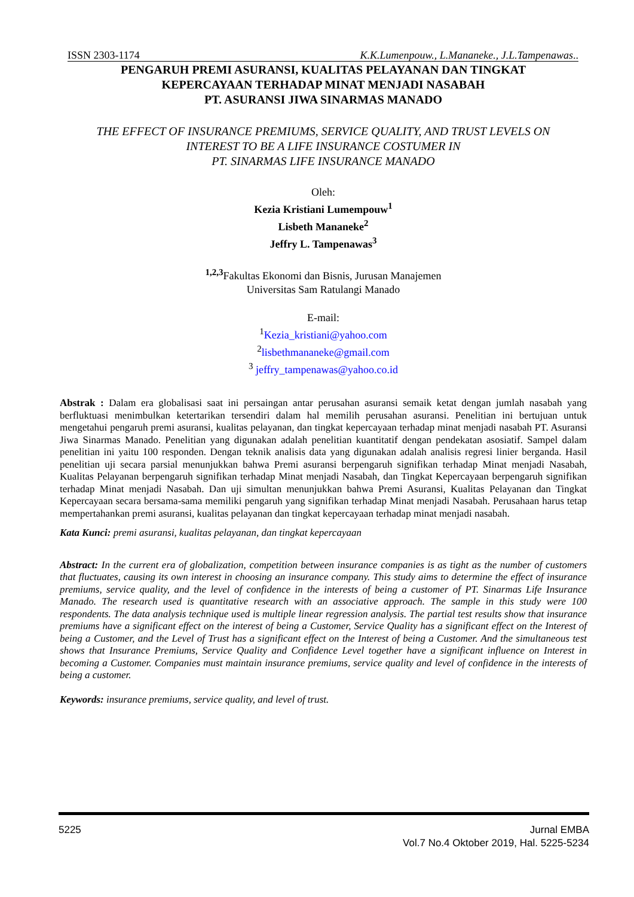ISSN 2303-1174 K.K.Lumenpouw., L.Mananeke., J.L.Tampenawas..
PENGARUH PREMI ASURANSI, KUALITAS PELAYANAN DAN TINGKAT
KEPERCAYAAN TERHADAP MINAT MENJADI NASABAH
PT. ASURANSI JIWA SINARMAS MANADO
THE EFFECT OF INSURANCE PREMIUMS, SERVICE QUALITY, AND TRUST LEVELS ON
INTEREST TO BE A LIFE INSURANCE COSTUMER IN
PT. SINARMAS LIFE INSURANCE MANADO
Oleh:
Kezia Kristiani Lumempouw<sup>1</sup>
Lisbeth Mananeke<sup>2</sup>
Jeffry L. Tampenawas<sup>3</sup>
<sup>1,2,3</sup>Fakultas Ekonomi dan Bisnis, Jurusan Manajemen
Universitas Sam Ratulangi Manado
E-mail:
<sup>1</sup> Kezia_kristiani@yahoo.com
<sup>2</sup> lisbethmananeke@gmail.com
<sup>3</sup> jeffry_tampenawas@yahoo.co.id
Abstrak : Dalam era globalisasi saat ini persaingan antar perusahan asuransi semaik ketat dengan jumlah nasabah yang berfluktuasi menimbulkan ketertarikan tersendiri dalam hal memilih perusahan asuransi. Penelitian ini bertujuan untuk mengetahui pengaruh premi asuransi, kualitas pelayanan, dan tingkat kepercayaan terhadap minat menjadi nasabah PT. Asuransi Jiwa Sinarmas Manado. Penelitian yang digunakan adalah penelitian kuantitatif dengan pendekatan asosiatif. Sampel dalam penelitian ini yaitu 100 responden. Dengan teknik analisis data yang digunakan adalah analisis regresi linier berganda. Hasil penelitian uji secara parsial menunjukkan bahwa Premi asuransi berpengaruh signifikan terhadap Minat menjadi Nasabah, Kualitas Pelayanan berpengaruh signifikan terhadap Minat menjadi Nasabah, dan Tingkat Kepercayaan berpengaruh signifikan terhadap Minat menjadi Nasabah. Dan uji simultan menunjukkan bahwa Premi Asuransi, Kualitas Pelayanan dan Tingkat Kepercayaan secara bersama-sama memiliki pengaruh yang signifikan terhadap Minat menjadi Nasabah. Perusahaan harus tetap mempertahankan premi asuransi, kualitas pelayanan dan tingkat kepercayaan terhadap minat menjadi nasabah.
Kata Kunci: premi asuransi, kualitas pelayanan, dan tingkat kepercayaan
Abstract: In the current era of globalization, competition between insurance companies is as tight as the number of customers that fluctuates, causing its own interest in choosing an insurance company. This study aims to determine the effect of insurance premiums, service quality, and the level of confidence in the interests of being a customer of PT. Sinarmas Life Insurance Manado. The research used is quantitative research with an associative approach. The sample in this study were 100 respondents. The data analysis technique used is multiple linear regression analysis. The partial test results show that insurance premiums have a significant effect on the interest of being a Customer, Service Quality has a significant effect on the Interest of being a Customer, and the Level of Trust has a significant effect on the Interest of being a Customer. And the simultaneous test shows that Insurance Premiums, Service Quality and Confidence Level together have a significant influence on Interest in becoming a Customer. Companies must maintain insurance premiums, service quality and level of confidence in the interests of being a customer.
Keywords: insurance premiums, service quality, and level of trust.
5225 Jurnal EMBA
Vol.7 No.4 Oktober 2019, Hal. 5225-5234